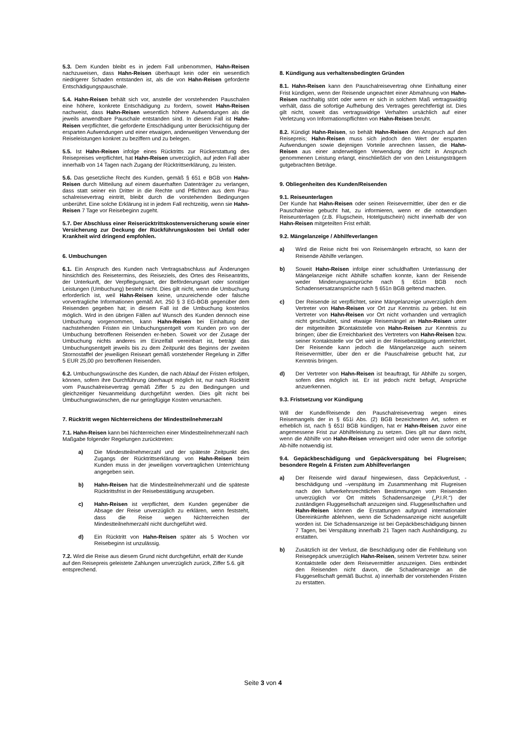5.3. Dem Kunden bleibt es in jedem Fall unbenommen, Hahn-Reisen nachzuweisen, dass Hahn-Reisen überhaupt kein oder ein wesentlich niedrigerer Schaden entstanden ist, als die von Hahn-Reisen geforderte Entschädigungspauschale.
5.4. Hahn-Reisen behält sich vor, anstelle der vorstehenden Pauschalen eine höhere, konkrete Entschädigung zu fordern, soweit Hahn-Reisen nachweist, dass Hahn-Reisen wesentlich höhere Aufwendungen als die jeweils anwendbare Pauschale entstanden sind. In diesem Fall ist Hahn-Reisen verpflichtet, die geforderte Entschädigung unter Berücksichtigung der ersparten Aufwendungen und einer etwaigen, anderweitigen Verwendung der Reiseleistungen konkret zu beziffern und zu belegen.
5.5. Ist Hahn-Reisen infolge eines Rücktritts zur Rückerstattung des Reisepreises verpflichtet, hat Hahn-Reisen unverzüglich, auf jeden Fall aber innerhalb von 14 Tagen nach Zugang der Rücktrittserklärung, zu leisten.
5.6. Das gesetzliche Recht des Kunden, gemäß § 651 e BGB von Hahn-Reisen durch Mitteilung auf einem dauerhaften Datenträger zu verlangen, dass statt seiner ein Dritter in die Rechte und Pflichten aus dem Pau-schalreisevertrag eintritt, bleibt durch die vorstehenden Bedingungen unberührt. Eine solche Erklärung ist in jedem Fall rechtzeitig, wenn sie Hahn-Reisen 7 Tage vor Reisebeginn zugeht.
5.7. Der Abschluss einer Reiserücktrittskostenversicherung sowie einer Versicherung zur Deckung der Rückführungskosten bei Unfall oder Krankheit wird dringend empfohlen.
6. Umbuchungen
6.1. Ein Anspruch des Kunden nach Vertragsabschluss auf Änderungen hinsichtlich des Reisetermins, des Reiseziels, des Ortes des Reiseantritts, der Unterkunft, der Verpflegungsart, der Beförderungsart oder sonstiger Leistungen (Umbuchung) besteht nicht. Dies gilt nicht, wenn die Umbuchung erforderlich ist, weil Hahn-Reisen keine, unzureichende oder falsche vorvertragliche Informationen gemäß Art. 250 § 3 EG-BGB gegenüber dem Reisenden gegeben hat; in diesem Fall ist die Umbuchung kostenlos möglich. Wird in den übrigen Fällen auf Wunsch des Kunden dennoch eine Umbuchung vorgenommen, kann Hahn-Reisen bei Einhaltung der nachstehenden Fristen ein Umbuchungsentgelt vom Kunden pro von der Umbuchung betroffenen Reisenden er-heben. Soweit vor der Zusage der Umbuchung nichts anderes im Einzelfall vereinbart ist, beträgt das Umbuchungsentgelt jeweils bis zu dem Zeitpunkt des Beginns der zweiten Stornostaffel der jeweiligen Reiseart gemäß vorstehender Regelung in Ziffer 5 EUR 25,00 pro betroffenen Reisenden.
6.2. Umbuchungswünsche des Kunden, die nach Ablauf der Fristen erfolgen, können, sofern ihre Durchführung überhaupt möglich ist, nur nach Rücktritt vom Pauschalreisevertrag gemäß Ziffer 5 zu den Bedingungen und gleichzeitiger Neuanmeldung durchgeführt werden. Dies gilt nicht bei Umbuchungswünschen, die nur geringfügige Kosten verursachen.
7. Rücktritt wegen Nichterreichens der Mindestteilnehmerzahl
7.1. Hahn-Reisen kann bei Nichterreichen einer Mindestteilnehmerzahl nach Maßgabe folgender Regelungen zurücktreten:
a) Die Mindestteilnehmerzahl und der späteste Zeitpunkt des Zugangs der Rücktrittserklärung von Hahn-Reisen beim Kunden muss in der jeweiligen vorvertraglichen Unterrichtung angegeben sein.
b) Hahn-Reisen hat die Mindestteilnehmerzahl und die späteste Rücktrittsfrist in der Reisebestätigung anzugeben.
c) Hahn-Reisen ist verpflichtet, dem Kunden gegenüber die Absage der Reise unverzüglich zu erklären, wenn feststeht, dass die Reise wegen Nichterreichen der Mindestteilnehmerzahl nicht durchgeführt wird.
d) Ein Rücktritt von Hahn-Reisen später als 5 Wochen vor Reisebeginn ist unzulässig.
7.2. Wird die Reise aus diesem Grund nicht durchgeführt, erhält der Kunde auf den Reisepreis geleistete Zahlungen unverzüglich zurück, Ziffer 5.6. gilt entsprechend.
8. Kündigung aus verhaltensbedingten Gründen
8.1. Hahn-Reisen kann den Pauschalreisevertrag ohne Einhaltung einer Frist kündigen, wenn der Reisende ungeachtet einer Abmahnung von Hahn-Reisen nachhaltig stört oder wenn er sich in solchem Maß vertragswidrig verhält, dass die sofortige Aufhebung des Vertrages gerechtfertigt ist. Dies gilt nicht, soweit das vertragswidrige Verhalten ursächlich auf einer Verletzung von Informationspflichten von Hahn-Reisen beruht.
8.2. Kündigt Hahn-Reisen, so behält Hahn-Reisen den Anspruch auf den Reisepreis; Hahn-Reisen muss sich jedoch den Wert der ersparten Aufwendungen sowie diejenigen Vorteile anrechnen lassen, die Hahn-Reisen aus einer anderweitigen Verwendung der nicht in Anspruch genommenen Leistung erlangt, einschließlich der von den Leistungsträgern gutgebrachten Beträge.
9. Obliegenheiten des Kunden/Reisenden
9.1. Reiseunterlagen
Der Kunde hat Hahn-Reisen oder seinen Reisevermittler, über den er die Pauschalreise gebucht hat, zu informieren, wenn er die notwendigen Reiseunterlagen (z.B. Flugschein, Hotelgutschein) nicht innerhalb der von Hahn-Reisen mitgeteilten Frist erhält.
9.2. Mängelanzeige / Abhilfeverlangen
a) Wird die Reise nicht frei von Reisemängeln erbracht, so kann der Reisende Abhilfe verlangen.
b) Soweit Hahn-Reisen infolge einer schuldhaften Unterlassung der Mängelanzeige nicht Abhilfe schaffen konnte, kann der Reisende weder Minderungsansprüche nach § 651m BGB noch Schadensersatzansprüche nach § 651n BGB geltend machen.
c) Der Reisende ist verpflichtet, seine Mängelanzeige unverzüglich dem Vertreter von Hahn-Reisen vor Ort zur Kenntnis zu geben. Ist ein Vertreter von Hahn-Reisen vor Ort nicht vorhanden und vertraglich nicht geschuldet, sind etwaige Reisemängel an Hahn-Reisen unter der mitgeteilten 3 Kontaktstelle von Hahn-Reisen zur Kenntnis zu bringen; über die Erreichbarkeit des Vertreters von Hahn-Reisen bzw. seiner Kontaktstelle vor Ort wird in der Reisebestätigung unterrichtet. Der Reisende kann jedoch die Mängelanzeige auch seinem Reisevermittler, über den er die Pauschalreise gebucht hat, zur Kenntnis bringen.
d) Der Vertreter von Hahn-Reisen ist beauftragt, für Abhilfe zu sorgen, sofern dies möglich ist. Er ist jedoch nicht befugt, Ansprüche anzuerkennen.
9.3. Fristsetzung vor Kündigung
Will der Kunde/Reisende den Pauschalreisevertrag wegen eines Reisemangels der in § 651i Abs. (2) BGB bezeichneten Art, sofern er erheblich ist, nach § 651l BGB kündigen, hat er Hahn-Reisen zuvor eine angemessene Frist zur Abhilfeleistung zu setzen. Dies gilt nur dann nicht, wenn die Abhilfe von Hahn-Reisen verweigert wird oder wenn die sofortige Ab-hilfe notwendig ist.
9.4. Gepäckbeschädigung und Gepäckverspätung bei Flugreisen; besondere Regeln & Fristen zum Abhilfeverlangen
a) Der Reisende wird darauf hingewiesen, dass Gepäckverlust, -beschädigung und –verspätung im Zusammenhang mit Flugreisen nach den luftverkehrsrechtlichen Bestimmungen vom Reisenden unverzüglich vor Ort mittels Schadensanzeige („P.I.R.“) der zuständigen Fluggesellschaft anzuzeigen sind. Fluggesellschaften und Hahn-Reisen können die Erstattungen aufgrund internationaler Übereinkünfte ablehnen, wenn die Schadensanzeige nicht ausgefüllt worden ist. Die Schadensanzeige ist bei Gepäckbeschädigung binnen 7 Tagen, bei Verspätung innerhalb 21 Tagen nach Aushändigung, zu erstatten.
b) Zusätzlich ist der Verlust, die Beschädigung oder die Fehlleitung von Reisegepäck unverzüglich Hahn-Reisen, seinem Vertreter bzw. seiner Kontaktstelle oder dem Reisevermittler anzuzeigen. Dies entbindet den Reisenden nicht davon, die Schadenanzeige an die Fluggesellschaft gemäß Buchst. a) innerhalb der vorstehenden Fristen zu erstatten.
Seite 3 von 4